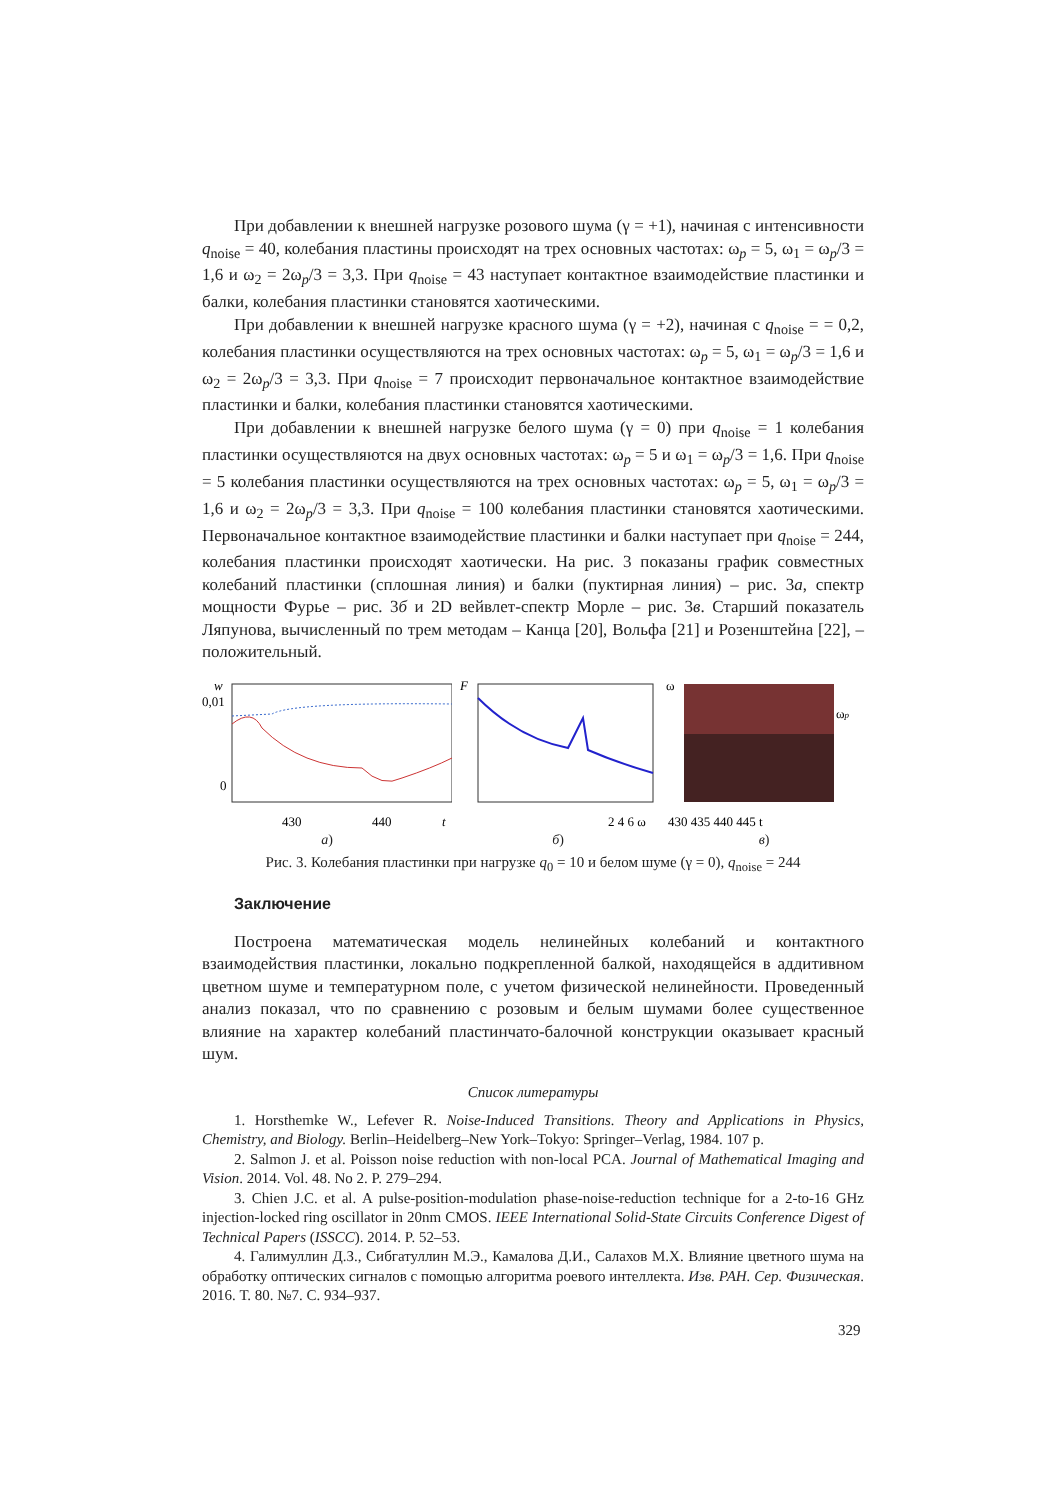При добавлении к внешней нагрузке розового шума (γ = +1), начиная с интенсивности q<sub>noise</sub> = 40, колебания пластины происходят на трех основных частотах: ω<sub>p</sub> = 5, ω<sub>1</sub> = ω<sub>p</sub>/3 = 1,6 и ω<sub>2</sub> = 2ω<sub>p</sub>/3 = 3,3. При q<sub>noise</sub> = 43 наступает контактное взаимодействие пластинки и балки, колебания пластинки становятся хаотическими.
При добавлении к внешней нагрузке красного шума (γ = +2), начиная с q<sub>noise</sub> = = 0,2, колебания пластинки осуществляются на трех основных частотах: ω<sub>p</sub> = 5, ω<sub>1</sub> = ω<sub>p</sub>/3 = 1,6 и ω<sub>2</sub> = 2ω<sub>p</sub>/3 = 3,3. При q<sub>noise</sub> = 7 происходит первоначальное контактное взаимодействие пластинки и балки, колебания пластинки становятся хаотическими.
При добавлении к внешней нагрузке белого шума (γ = 0) при q<sub>noise</sub> = 1 колебания пластинки осуществляются на двух основных частотах: ω<sub>p</sub> = 5 и ω<sub>1</sub> = ω<sub>p</sub>/3 = 1,6. При q<sub>noise</sub> = 5 колебания пластинки осуществляются на трех основных частотах: ω<sub>p</sub> = 5, ω<sub>1</sub> = ω<sub>p</sub>/3 = 1,6 и ω<sub>2</sub> = 2ω<sub>p</sub>/3 = 3,3. При q<sub>noise</sub> = 100 колебания пластинки становятся хаотическими. Первоначальное контактное взаимодействие пластинки и балки наступает при q<sub>noise</sub> = 244, колебания пластинки происходят хаотически. На рис. 3 показаны график совместных колебаний пластинки (сплошная линия) и балки (пуктирная линия) – рис. 3а, спектр мощности Фурье – рис. 3б и 2D вейвлет-спектр Морле – рис. 3в. Старший показатель Ляпунова, вычисленный по трем методам – Канца [20], Вольфа [21] и Розенштейна [22], – положительный.
w
0,01
0
430
440
t
а)
F
2 4 6 ω
б)
ω
ωp
430 435 440 445 t
в)
Рис. 3. Колебания пластинки при нагрузке q<sub>0</sub> = 10 и белом шуме (γ = 0), q<sub>noise</sub> = 244
Заключение
Построена математическая модель нелинейных колебаний и контактного взаимодействия пластинки, локально подкрепленной балкой, находящейся в аддитивном цветном шуме и температурном поле, с учетом физической нелинейности. Проведенный анализ показал, что по сравнению с розовым и белым шумами более существенное влияние на характер колебаний пластинчато-балочной конструкции оказывает красный шум.
Список литературы
1. Horsthemke W., Lefever R. Noise-Induced Transitions. Theory and Applications in Physics, Chemistry, and Biology. Berlin–Heidelberg–New York–Tokyo: Springer–Verlag, 1984. 107 p.
2. Salmon J. et al. Poisson noise reduction with non-local PCA. Journal of Mathematical Imaging and Vision. 2014. Vol. 48. No 2. P. 279–294.
3. Chien J.C. et al. A pulse-position-modulation phase-noise-reduction technique for a 2-to-16 GHz injection-locked ring oscillator in 20nm CMOS. IEEE International Solid-State Circuits Conference Digest of Technical Papers (ISSCC). 2014. P. 52–53.
4. Галимуллин Д.З., Сибгатуллин М.Э., Камалова Д.И., Салахов М.Х. Влияние цветного шума на обработку оптических сигналов с помощью алгоритма роевого интеллекта. Изв. РАН. Сер. Физическая. 2016. Т. 80. №7. С. 934–937.
329